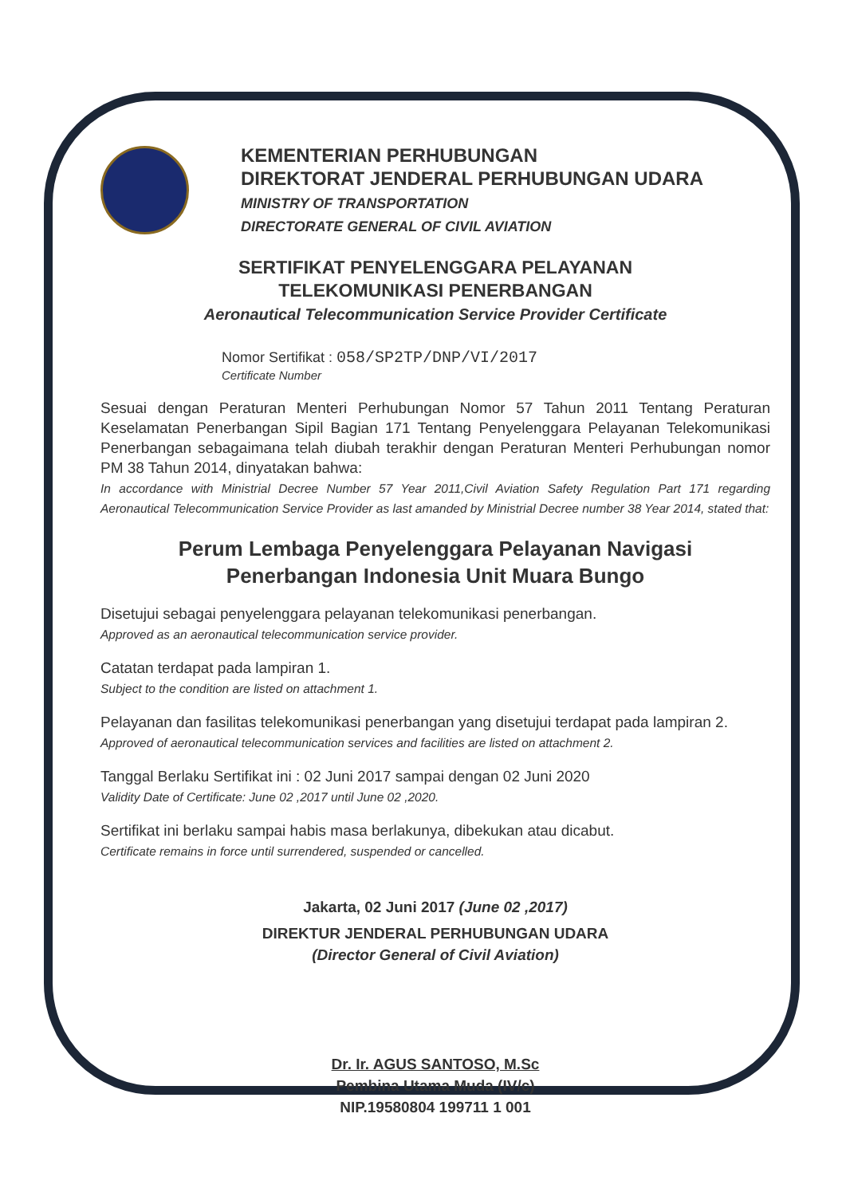KEMENTERIAN PERHUBUNGAN
DIREKTORAT JENDERAL PERHUBUNGAN UDARA
MINISTRY OF TRANSPORTATION
DIRECTORATE GENERAL OF CIVIL AVIATION
SERTIFIKAT PENYELENGGARA PELAYANAN
TELEKOMUNIKASI PENERBANGAN
Aeronautical Telecommunication Service Provider Certificate
Nomor Sertifikat : 058/SP2TP/DNP/VI/2017
Certificate Number
Sesuai dengan Peraturan Menteri Perhubungan Nomor 57 Tahun 2011 Tentang Peraturan Keselamatan Penerbangan Sipil Bagian 171 Tentang Penyelenggara Pelayanan Telekomunikasi Penerbangan sebagaimana telah diubah terakhir dengan Peraturan Menteri Perhubungan nomor PM 38 Tahun 2014, dinyatakan bahwa:
In accordance with Ministrial Decree Number 57 Year 2011,Civil Aviation Safety Regulation Part 171 regarding Aeronautical Telecommunication Service Provider as last amanded by Ministrial Decree number 38 Year 2014, stated that:
Perum Lembaga Penyelenggara Pelayanan Navigasi
Penerbangan Indonesia Unit Muara Bungo
Disetujui sebagai penyelenggara pelayanan telekomunikasi penerbangan.
Approved as an aeronautical telecommunication service provider.
Catatan terdapat pada lampiran 1.
Subject to the condition are listed on attachment 1.
Pelayanan dan fasilitas telekomunikasi penerbangan yang disetujui terdapat pada lampiran 2.
Approved of aeronautical telecommunication services and facilities are listed on attachment 2.
Tanggal Berlaku Sertifikat ini : 02 Juni 2017 sampai dengan 02 Juni 2020
Validity Date of Certificate: June 02 ,2017 until June 02 ,2020.
Sertifikat ini berlaku sampai habis masa berlakunya, dibekukan atau dicabut.
Certificate remains in force until surrendered, suspended or cancelled.
Jakarta, 02 Juni 2017 (June 02 ,2017)
DIREKTUR JENDERAL PERHUBUNGAN UDARA
(Director General of Civil Aviation)
Dr. Ir. AGUS SANTOSO, M.Sc
Pembina Utama Muda (IV/c)
NIP.19580804 199711 1 001